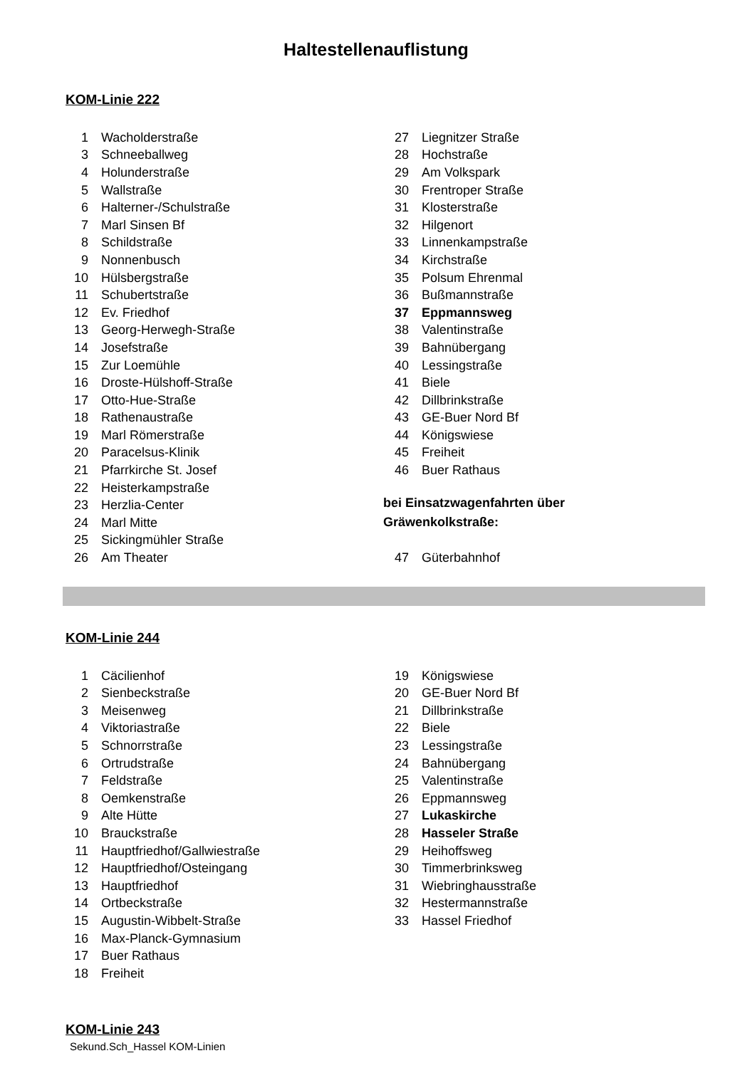Haltestellenauflistung
KOM-Linie 222
| 1 | Wacholderstraße |
| 3 | Schneeballweg |
| 4 | Holunderstraße |
| 5 | Wallstraße |
| 6 | Halterner-/Schulstraße |
| 7 | Marl Sinsen Bf |
| 8 | Schildstraße |
| 9 | Nonnenbusch |
| 10 | Hülsbergstraße |
| 11 | Schubertstraße |
| 12 | Ev. Friedhof |
| 13 | Georg-Herwegh-Straße |
| 14 | Josefstraße |
| 15 | Zur Loemühle |
| 16 | Droste-Hülshoff-Straße |
| 17 | Otto-Hue-Straße |
| 18 | Rathenaustraße |
| 19 | Marl Römerstraße |
| 20 | Paracelsus-Klinik |
| 21 | Pfarrkirche St. Josef |
| 22 | Heisterkampstraße |
| 23 | Herzlia-Center |
| 24 | Marl Mitte |
| 25 | Sickingmühler Straße |
| 26 | Am Theater |
| 27 | Liegnitzer Straße |
| 28 | Hochstraße |
| 29 | Am Volkspark |
| 30 | Frentroper Straße |
| 31 | Klosterstraße |
| 32 | Hilgenort |
| 33 | Linnenkampstraße |
| 34 | Kirchstraße |
| 35 | Polsum Ehrenmal |
| 36 | Bußmannstraße |
| 37 | Eppmannsweg |
| 38 | Valentinstraße |
| 39 | Bahnübergang |
| 40 | Lessingstraße |
| 41 | Biele |
| 42 | Dillbrinkstraße |
| 43 | GE-Buer Nord Bf |
| 44 | Königswiese |
| 45 | Freiheit |
| 46 | Buer Rathaus |
bei Einsatzwagenfahrten über
Gräwenkolkstraße:
| 47 | Güterbahnhof |
KOM-Linie 244
| 1 | Cäcilienhof |
| 2 | Sienbeckstraße |
| 3 | Meisenweg |
| 4 | Viktoriastraße |
| 5 | Schnorrstraße |
| 6 | Ortrudstraße |
| 7 | Feldstraße |
| 8 | Oemkenstraße |
| 9 | Alte Hütte |
| 10 | Brauckstraße |
| 11 | Hauptfriedhof/Gallwiestraße |
| 12 | Hauptfriedhof/Osteingang |
| 13 | Hauptfriedhof |
| 14 | Ortbeckstraße |
| 15 | Augustin-Wibbelt-Straße |
| 16 | Max-Planck-Gymnasium |
| 17 | Buer Rathaus |
| 18 | Freiheit |
| 19 | Königswiese |
| 20 | GE-Buer Nord Bf |
| 21 | Dillbrinkstraße |
| 22 | Biele |
| 23 | Lessingstraße |
| 24 | Bahnübergang |
| 25 | Valentinstraße |
| 26 | Eppmannsweg |
| 27 | Lukaskirche |
| 28 | Hasseler Straße |
| 29 | Heihoffsweg |
| 30 | Timmerbrinksweg |
| 31 | Wiebringhausstraße |
| 32 | Hestermannstraße |
| 33 | Hassel Friedhof |
KOM-Linie 243
Sekund.Sch_Hassel KOM-Linien